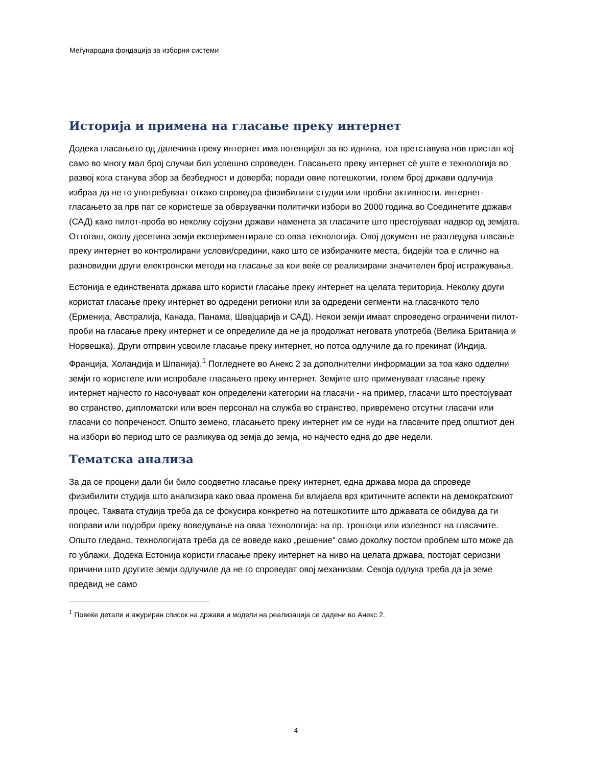Меѓународна фондација за изборни системи
Историја и примена на гласање преку интернет
Додека гласањето од далечина преку интернет има потенцијал за во иднина, тоа претставува нов пристап кој само во многу мал број случаи бил успешно спроведен. Гласањето преку интернет сè уште е технологија во развој кога станува збор за безбедност и доверба; поради овие потешкотии, голем број држави одлучија избраа да не го употребуваат откако спроведоа физибилити студии или пробни активности. интернет-гласањето за прв пат се користеше за обврзувачки политички избори во 2000 година во Соединетите држави (САД) како пилот-проба во неколку сојузни држави наменета за гласачите што престојуваат надвор од земјата. Оттогаш, околу десетина земји експериментирале со оваа технологија. Овој документ не разгледува гласање преку интернет во контролирани услови/средини, како што се избирачките места, бидејќи тоа е слично на разновидни други електронски методи на гласање за кои веќе се реализирани значителен број истражувања.
Естонија е единствената држава што користи гласање преку интернет на целата територија. Неколку други користат гласање преку интернет во одредени региони или за одредени сегменти на гласачкото тело (Ерменија, Австралија, Канада, Панама, Швајцарија и САД). Некои земји имаат спроведено ограничени пилот-проби на гласање преку интернет и се определиле да не ја продолжат неговата употреба (Велика Британија и Норвешка). Други отпрвин усвоиле гласање преку интернет, но потоа одлучиле да го прекинат (Индија, Франција, Холандија и Шпанија).<sup>1</sup> Погледнете во Анекс 2 за дополнителни информации за тоа како одделни земји го користеле или испробале гласањето преку интернет. Земјите што применуваат гласање преку интернет најчесто го насочуваат кон определени категории на гласачи - на пример, гласачи што престојуваат во странство, дипломатски или воен персонал на служба во странство, привремено отсутни гласачи или гласачи со попреченост. Општо земено, гласањето преку интернет им се нуди на гласачите пред општиот ден на избори во период што се разликува од земја до земја, но најчесто една до две недели.
Тематска анализа
За да се процени дали би било соодветно гласање преку интернет, една држава мора да спроведе физибилити студија што анализира како оваа промена би влијаела врз критичните аспекти на демократскиот процес. Таквата студија треба да се фокусира конкретно на потешкотиите што државата се обидува да ги поправи или подобри преку воведување на оваа технологија: на пр. трошоци или излезност на гласачите. Општо гледано, технологијата треба да се воведе како „решение“ само доколку постои проблем што може да го ублажи. Додека Естонија користи гласање преку интернет на ниво на целата држава, постојат сериозни причини што другите земји одлучиле да не го спроведат овој механизам. Секоја одлука треба да ја земе предвид не само
<sup>1</sup> Повеќе детали и ажуриран список на држави и модели на реализација се дадени во Анекс 2.
4